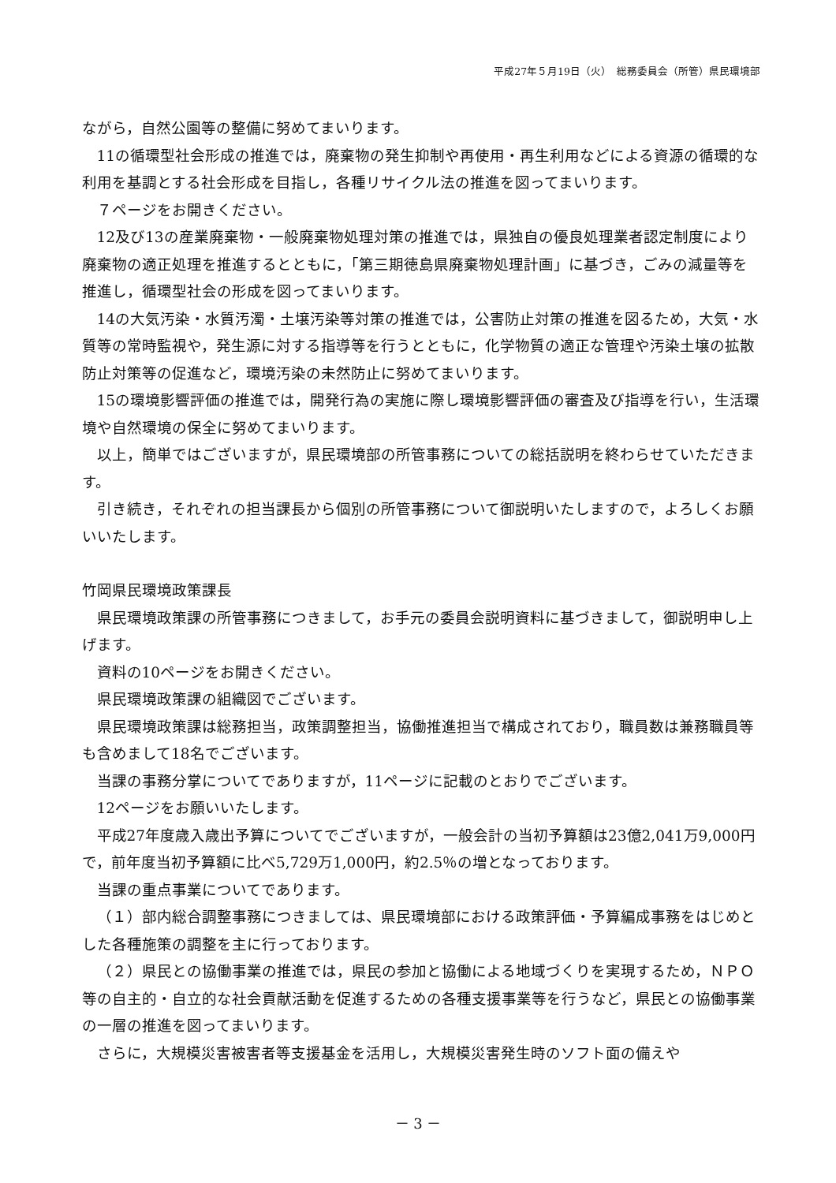平成27年５月19日（火）　総務委員会（所管）県民環境部
ながら，自然公園等の整備に努めてまいります。
11の循環型社会形成の推進では，廃棄物の発生抑制や再使用・再生利用などによる資源の循環的な利用を基調とする社会形成を目指し，各種リサイクル法の推進を図ってまいります。
７ページをお開きください。
12及び13の産業廃棄物・一般廃棄物処理対策の推進では，県独自の優良処理業者認定制度により廃棄物の適正処理を推進するとともに，「第三期徳島県廃棄物処理計画」に基づき，ごみの減量等を推進し，循環型社会の形成を図ってまいります。
14の大気汚染・水質汚濁・土壌汚染等対策の推進では，公害防止対策の推進を図るため，大気・水質等の常時監視や，発生源に対する指導等を行うとともに，化学物質の適正な管理や汚染土壌の拡散防止対策等の促進など，環境汚染の未然防止に努めてまいります。
15の環境影響評価の推進では，開発行為の実施に際し環境影響評価の審査及び指導を行い，生活環境や自然環境の保全に努めてまいります。
以上，簡単ではございますが，県民環境部の所管事務についての総括説明を終わらせていただきます。
引き続き，それぞれの担当課長から個別の所管事務について御説明いたしますので，よろしくお願いいたします。
竹岡県民環境政策課長
県民環境政策課の所管事務につきまして，お手元の委員会説明資料に基づきまして，御説明申し上げます。
資料の10ページをお開きください。
県民環境政策課の組織図でございます。
県民環境政策課は総務担当，政策調整担当，協働推進担当で構成されており，職員数は兼務職員等も含めまして18名でございます。
当課の事務分掌についてでありますが，11ページに記載のとおりでございます。
12ページをお願いいたします。
平成27年度歳入歳出予算についてでございますが，一般会計の当初予算額は23億2,041万9,000円で，前年度当初予算額に比べ5,729万1,000円，約2.5％の増となっております。
当課の重点事業についてであります。
（１）部内総合調整事務につきましては、県民環境部における政策評価・予算編成事務をはじめとした各種施策の調整を主に行っております。
（２）県民との協働事業の推進では，県民の参加と協働による地域づくりを実現するため，ＮＰＯ等の自主的・自立的な社会貢献活動を促進するための各種支援事業等を行うなど，県民との協働事業の一層の推進を図ってまいります。
さらに，大規模災害被害者等支援基金を活用し，大規模災害発生時のソフト面の備えや
－ 3 －